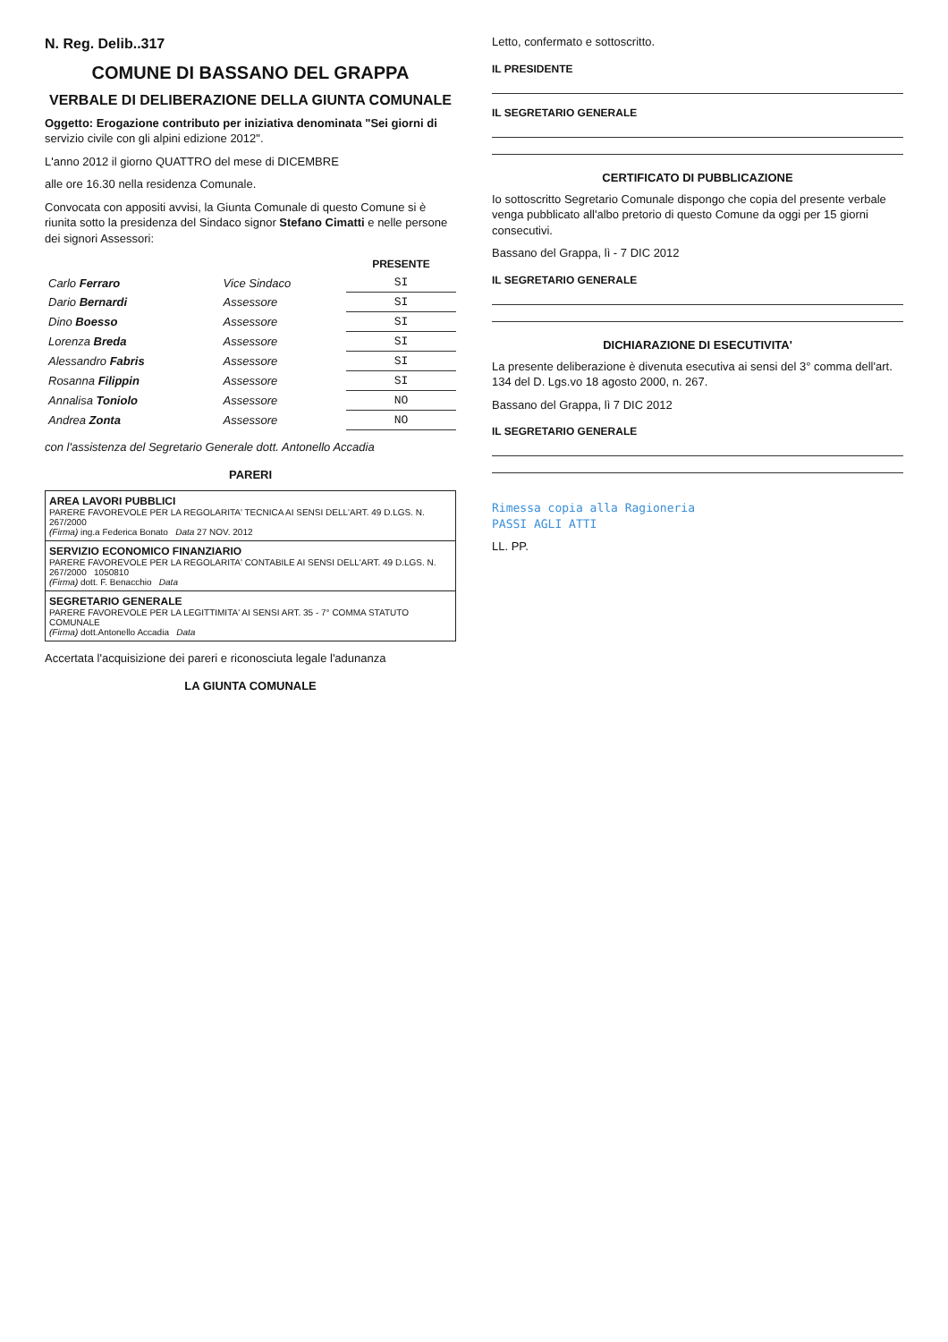N. Reg. Delib..317
COMUNE DI BASSANO DEL GRAPPA
VERBALE DI DELIBERAZIONE DELLA GIUNTA COMUNALE
Oggetto: Erogazione contributo per iniziativa denominata "Sei giorni di servizio civile con gli alpini edizione 2012".
L'anno 2012 il giorno QUATTRO del mese di DICEMBRE
alle ore 16.30 nella residenza Comunale.
Convocata con appositi avvisi, la Giunta Comunale di questo Comune si è riunita sotto la presidenza del Sindaco signor Stefano Cimatti e nelle persone dei signori Assessori:
| | | PRESENTE |
| --- | --- | --- |
| Carlo Ferraro | Vice Sindaco | SI |
| Dario Bernardi | Assessore | SI |
| Dino Boesso | Assessore | SI |
| Lorenza Breda | Assessore | SI |
| Alessandro Fabris | Assessore | SI |
| Rosanna Filippin | Assessore | SI |
| Annalisa Toniolo | Assessore | NO |
| Andrea Zonta | Assessore | NO |
con l'assistenza del Segretario Generale dott. Antonello Accadia
PARERI
AREA LAVORI PUBBLICI
PARERE FAVOREVOLE PER LA REGOLARITA' TECNICA AI SENSI DELL'ART. 49 D.LGS. N. 267/2000
(Firma) ing.a Federica Bonato Data 27 NOV. 2012
SERVIZIO ECONOMICO FINANZIARIO
PARERE FAVOREVOLE PER LA REGOLARITA' CONTABILE AI SENSI DELL'ART. 49 D.LGS. N. 267/2000 1050810
(Firma) dott. F. Benacchio Data
SEGRETARIO GENERALE
PARERE FAVOREVOLE PER LA LEGITTIMITA' AI SENSI ART. 35 - 7° COMMA STATUTO COMUNALE
(Firma) dott.Antonello Accadia Data
Accertata l'acquisizione dei pareri e riconosciuta legale l'adunanza
LA GIUNTA COMUNALE
Letto, confermato e sottoscritto.
IL PRESIDENTE
IL SEGRETARIO GENERALE
CERTIFICATO DI PUBBLICAZIONE
Io sottoscritto Segretario Comunale dispongo che copia del presente verbale venga pubblicato all'albo pretorio di questo Comune da oggi per 15 giorni consecutivi.
Bassano del Grappa, lì - 7 DIC 2012
IL SEGRETARIO GENERALE
DICHIARAZIONE DI ESECUTIVITA'
La presente deliberazione è divenuta esecutiva ai sensi del 3° comma dell'art. 134 del D. Lgs.vo 18 agosto 2000, n. 267.
Bassano del Grappa, lì 7 DIC 2012
IL SEGRETARIO GENERALE
Rimessa copia alla Ragioneria
PASSI AGLI ATTI
LL. PP.